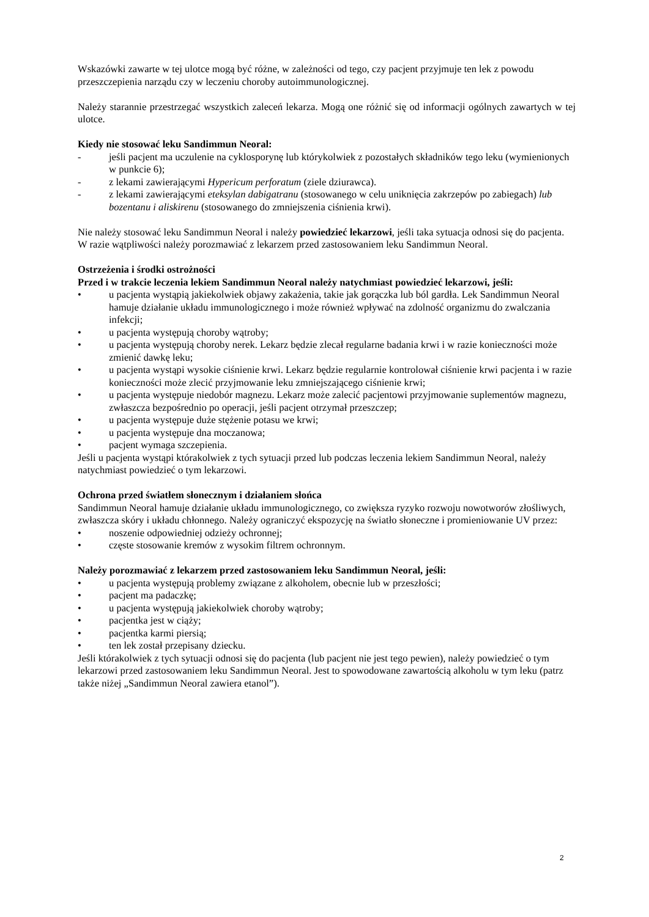Wskazówki zawarte w tej ulotce mogą być różne, w zależności od tego, czy pacjent przyjmuje ten lek z powodu przeszczepienia narządu czy w leczeniu choroby autoimmunologicznej.
Należy starannie przestrzegać wszystkich zaleceń lekarza. Mogą one różnić się od informacji ogólnych zawartych w tej ulotce.
Kiedy nie stosować leku Sandimmun Neoral:
- jeśli pacjent ma uczulenie na cyklosporynę lub którykolwiek z pozostałych składników tego leku (wymienionych w punkcie 6);
- z lekami zawierającymi Hypericum perforatum (ziele dziurawca).
- z lekami zawierającymi eteksylan dabigatranu (stosowanego w celu uniknięcia zakrzepów po zabiegach) lub bozentanu i aliskirenu (stosowanego do zmniejszenia ciśnienia krwi).
Nie należy stosować leku Sandimmun Neoral i należy powiedzieć lekarzowi, jeśli taka sytuacja odnosi się do pacjenta. W razie wątpliwości należy porozmawiać z lekarzem przed zastosowaniem leku Sandimmun Neoral.
Ostrzeżenia i środki ostrożności
Przed i w trakcie leczenia lekiem Sandimmun Neoral należy natychmiast powiedzieć lekarzowi, jeśli:
• u pacjenta wystąpią jakiekolwiek objawy zakażenia, takie jak gorączka lub ból gardła. Lek Sandimmun Neoral hamuje działanie układu immunologicznego i może również wpływać na zdolność organizmu do zwalczania infekcji;
• u pacjenta występują choroby wątroby;
• u pacjenta występują choroby nerek. Lekarz będzie zlecał regularne badania krwi i w razie konieczności może zmienić dawkę leku;
• u pacjenta wystąpi wysokie ciśnienie krwi. Lekarz będzie regularnie kontrolował ciśnienie krwi pacjenta i w razie konieczności może zlecić przyjmowanie leku zmniejszającego ciśnienie krwi;
• u pacjenta występuje niedobór magnezu. Lekarz może zalecić pacjentowi przyjmowanie suplementów magnezu, zwłaszcza bezpośrednio po operacji, jeśli pacjent otrzymał przeszczep;
• u pacjenta występuje duże stężenie potasu we krwi;
• u pacjenta występuje dna moczanowa;
• pacjent wymaga szczepienia.
Jeśli u pacjenta wystąpi którakolwiek z tych sytuacji przed lub podczas leczenia lekiem Sandimmun Neoral, należy natychmiast powiedzieć o tym lekarzowi.
Ochrona przed światłem słonecznym i działaniem słońca
Sandimmun Neoral hamuje działanie układu immunologicznego, co zwiększa ryzyko rozwoju nowotworów złośliwych, zwłaszcza skóry i układu chłonnego. Należy ograniczyć ekspozycję na światło słoneczne i promieniowanie UV przez:
• noszenie odpowiedniej odzieży ochronnej;
• częste stosowanie kremów z wysokim filtrem ochronnym.
Należy porozmawiać z lekarzem przed zastosowaniem leku Sandimmun Neoral, jeśli:
• u pacjenta występują problemy związane z alkoholem, obecnie lub w przeszłości;
• pacjent ma padaczkę;
• u pacjenta występują jakiekolwiek choroby wątroby;
• pacjentka jest w ciąży;
• pacjentka karmi piersią;
• ten lek został przepisany dziecku.
Jeśli którakolwiek z tych sytuacji odnosi się do pacjenta (lub pacjent nie jest tego pewien), należy powiedzieć o tym lekarzowi przed zastosowaniem leku Sandimmun Neoral. Jest to spowodowane zawartością alkoholu w tym leku (patrz także niżej „Sandimmun Neoral zawiera etanol”).
2